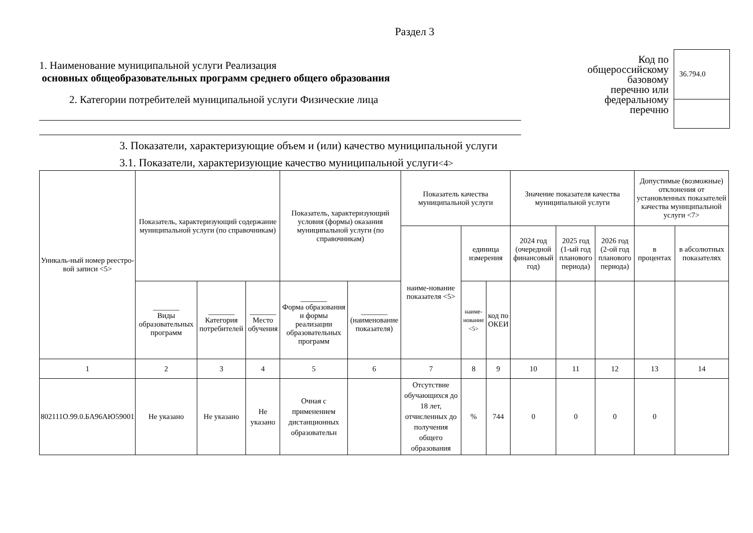Раздел 3
1. Наименование муниципальной услуги Реализация
основных общеобразовательных программ среднего общего образования
2. Категории потребителей муниципальной услуги Физические лица
Код по
общероссийскому
базовому
перечню или
федеральному
перечню
36.794.0
3. Показатели, характеризующие объем и (или) качество муниципальной услуги
3.1. Показатели, характеризующие качество муниципальной услуги<4>
| Уникаль-ный номер реестро-вой записи <5> | Показатель, характеризующий содержание муниципальной услуги (по справочникам) | | | Показатель, характеризующий условия (формы) оказания муниципальной услуги (по справочникам) | | Показатель качества муниципальной услуги | | | Значение показателя качества муниципальной услуги | | | Допустимые (возможные) отклонения от установленных показателей качества муниципальной услуги <7> | |
| --- | --- | --- | --- | --- | --- | --- | --- | --- | --- | --- | --- | --- | --- |
| | | | | | | наиме-нование показателя <5> | единица измерения | | 2024 год (очередной финансовый год) | 2025 год (1-ый год планового периода) | 2026 год (2-ой год планового периода) | в процентах | в абсолютных показателях |
| | _______ Виды образовательных программ | _______ Категория потребителей | _______ Место обучения | _______ Форма образования и формы реализации образовательных программ | _______ (наименование показателя) | | наиме-нование <5> | код по ОКЕИ | | | | | |
| 1 | 2 | 3 | 4 | 5 | 6 | 7 | 8 | 9 | 10 | 11 | 12 | 13 | 14 |
| 802111О.99.0.БА96АЮ59001 | Не указано | Не указано | Не указано | Очная с применением дистанционных образовательн | | Отсутствие обучающихся до 18 лет, отчисленных до получения общего образования | % | 744 | 0 | 0 | 0 | 0 | |